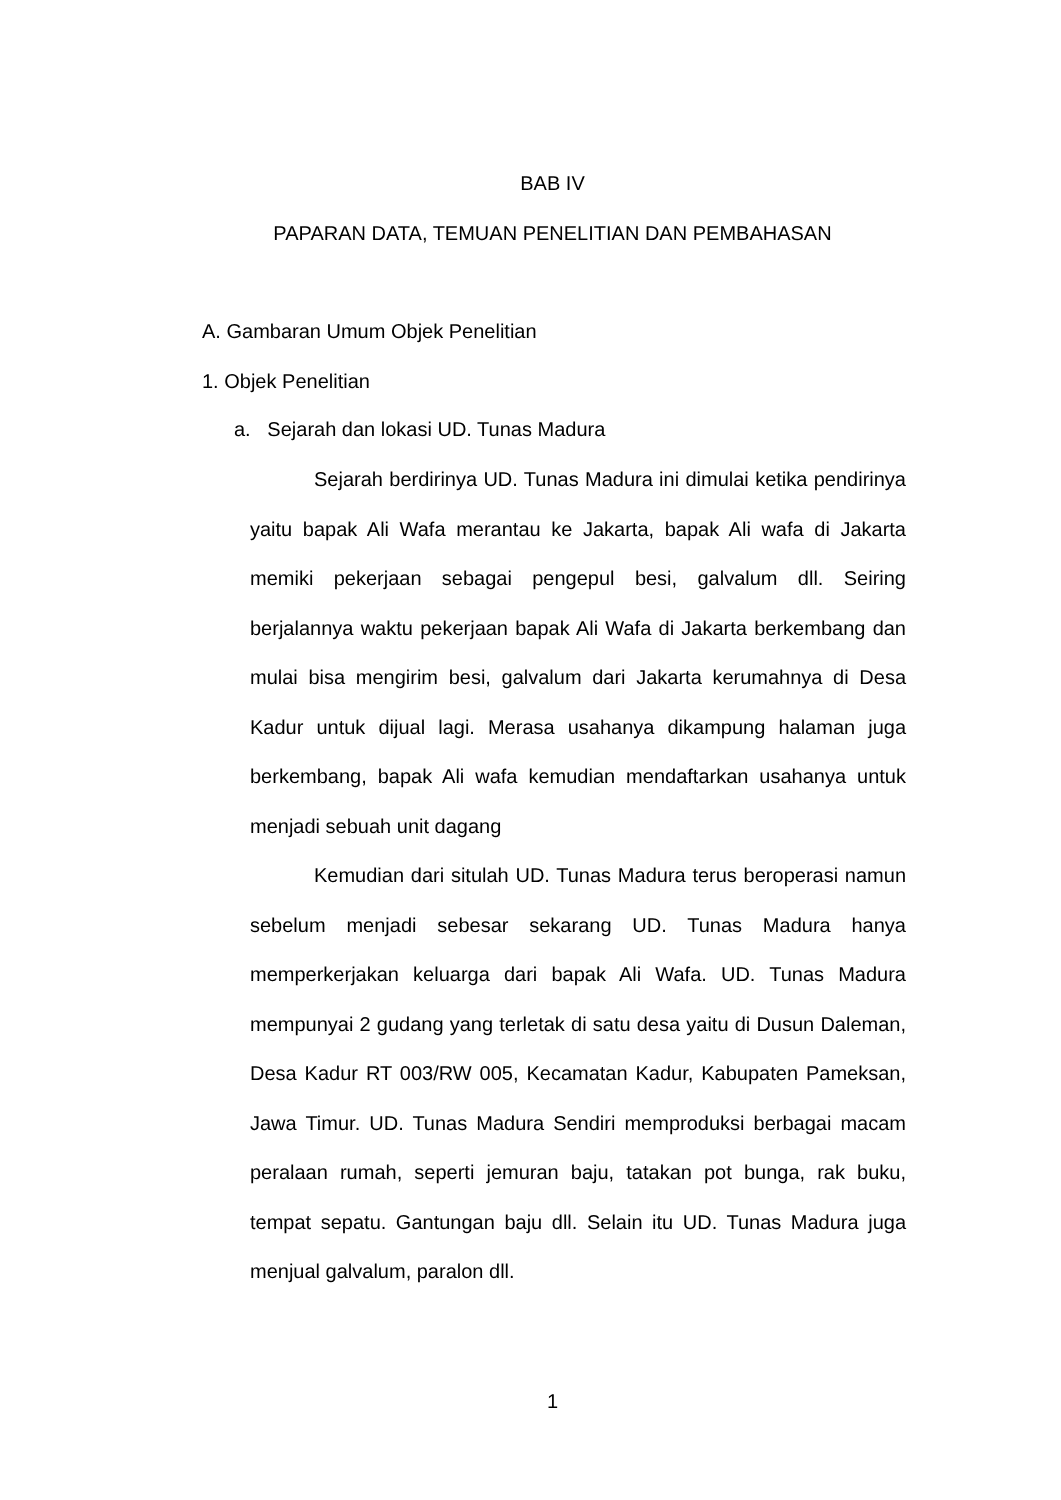BAB IV
PAPARAN DATA, TEMUAN PENELITIAN DAN PEMBAHASAN
A. Gambaran Umum Objek Penelitian
1. Objek Penelitian
a. Sejarah dan lokasi UD. Tunas Madura
Sejarah berdirinya UD. Tunas Madura ini dimulai ketika pendirinya yaitu bapak Ali Wafa merantau ke Jakarta, bapak Ali wafa di Jakarta memiki pekerjaan sebagai pengepul besi, galvalum dll. Seiring berjalannya waktu pekerjaan bapak Ali Wafa di Jakarta berkembang dan mulai bisa mengirim besi, galvalum dari Jakarta kerumahnya di Desa Kadur untuk dijual lagi. Merasa usahanya dikampung halaman juga berkembang, bapak Ali wafa kemudian mendaftarkan usahanya untuk menjadi sebuah unit dagang
Kemudian dari situlah UD. Tunas Madura terus beroperasi namun sebelum menjadi sebesar sekarang UD. Tunas Madura hanya memperkerjakan keluarga dari bapak Ali Wafa. UD. Tunas Madura mempunyai 2 gudang yang terletak di satu desa yaitu di Dusun Daleman, Desa Kadur RT 003/RW 005, Kecamatan Kadur, Kabupaten Pameksan, Jawa Timur. UD. Tunas Madura Sendiri memproduksi berbagai macam peralaan rumah, seperti jemuran baju, tatakan pot bunga, rak buku, tempat sepatu. Gantungan baju dll. Selain itu UD. Tunas Madura juga menjual galvalum, paralon dll.
1